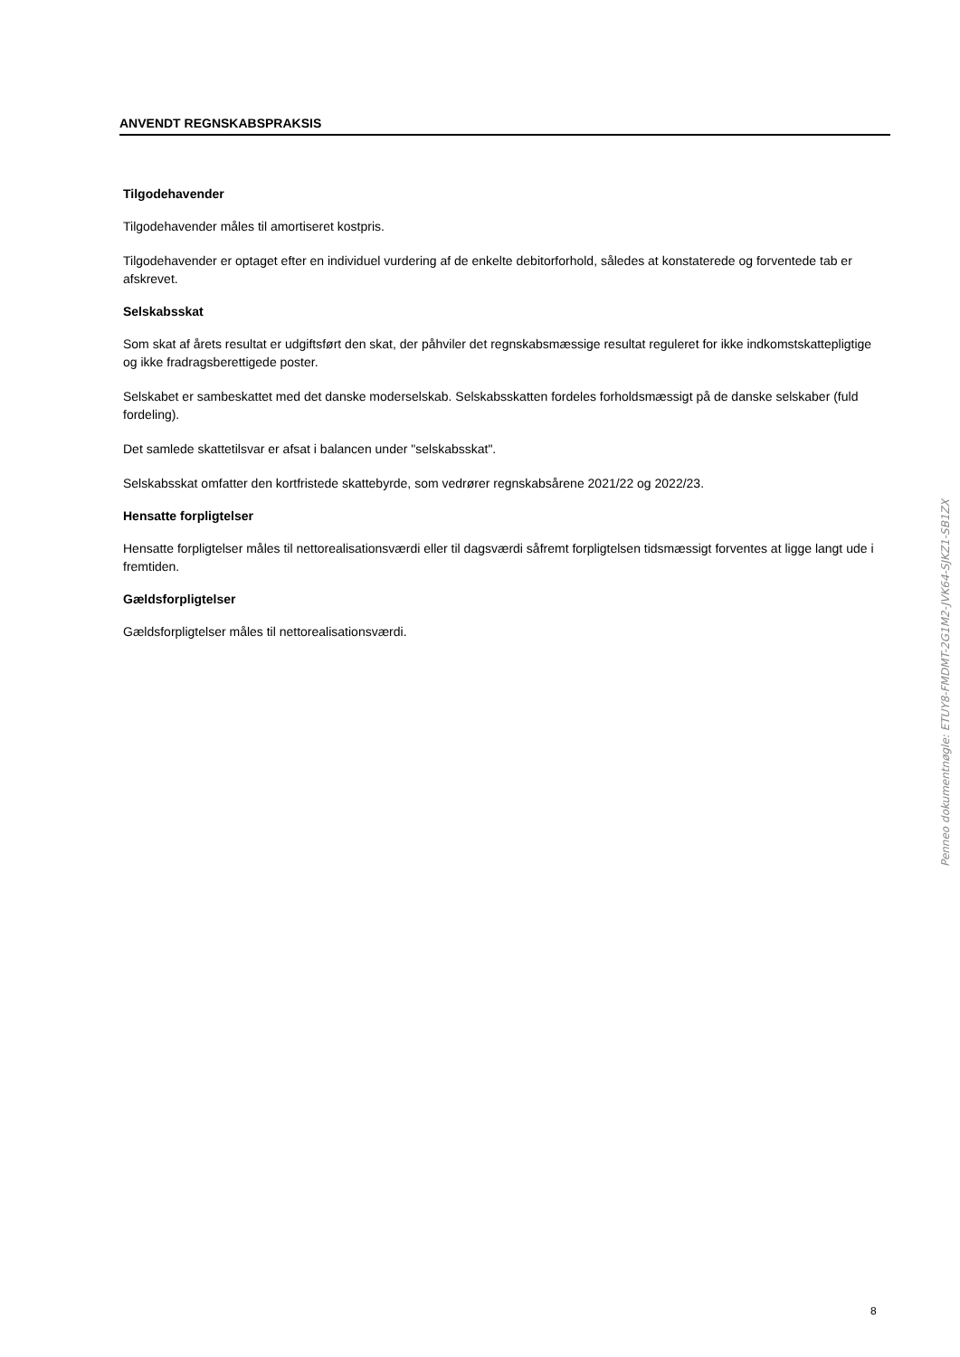ANVENDT REGNSKABSPRAKSIS
Tilgodehavender
Tilgodehavender måles til amortiseret kostpris.
Tilgodehavender er optaget efter en individuel vurdering af de enkelte debitorforhold, således at konstaterede og forventede tab er afskrevet.
Selskabsskat
Som skat af årets resultat er udgiftsført den skat, der påhviler det regnskabsmæssige resultat reguleret for ikke indkomstskattepligtige og ikke fradragsberettigede poster.
Selskabet er sambeskattet med det danske moderselskab. Selskabsskatten fordeles forholdsmæssigt på de danske selskaber (fuld fordeling).
Det samlede skattetilsvar er afsat i balancen under "selskabsskat".
Selskabsskat omfatter den kortfristede skattebyrde, som vedrører regnskabsårene 2021/22 og 2022/23.
Hensatte forpligtelser
Hensatte forpligtelser måles til nettorealisationsværdi eller til dagsværdi såfremt forpligtelsen tidsmæssigt forventes at ligge langt ude i fremtiden.
Gældsforpligtelser
Gældsforpligtelser måles til nettorealisationsværdi.
Penneo dokumentnøgle: ETUY8-FMDMT-2G1M2-JVK64-SJKZ1-SB1ZX
8